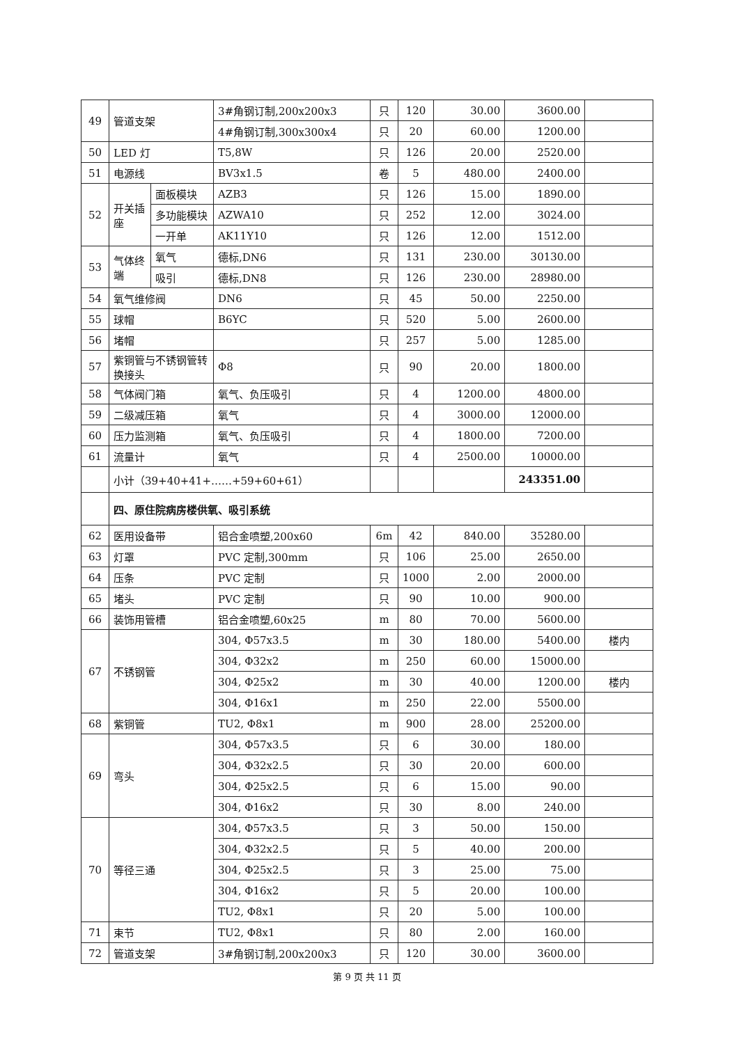| 49 | 管道支架 | | 3#角钢订制,200x200x3 | 只 | 120 | 30.00 | 3600.00 | |
| | | | 4#角钢订制,300x300x4 | 只 | 20 | 60.00 | 1200.00 | |
| 50 | LED 灯 | | T5,8W | 只 | 126 | 20.00 | 2520.00 | |
| 51 | 电源线 | | BV3x1.5 | 卷 | 5 | 480.00 | 2400.00 | |
| 52 | 开关插座 | 面板模块 | AZB3 | 只 | 126 | 15.00 | 1890.00 | |
| | | 多功能模块 | AZWA10 | 只 | 252 | 12.00 | 3024.00 | |
| | | 一开单 | AK11Y10 | 只 | 126 | 12.00 | 1512.00 | |
| 53 | 气体终端 | 氧气 | 德标,DN6 | 只 | 131 | 230.00 | 30130.00 | |
| | | 吸引 | 德标,DN8 | 只 | 126 | 230.00 | 28980.00 | |
| 54 | 氧气维修阀 | | DN6 | 只 | 45 | 50.00 | 2250.00 | |
| 55 | 球帽 | | B6YC | 只 | 520 | 5.00 | 2600.00 | |
| 56 | 堵帽 | | | 只 | 257 | 5.00 | 1285.00 | |
| 57 | 紫铜管与不锈钢管转换接头 | | Φ8 | 只 | 90 | 20.00 | 1800.00 | |
| 58 | 气体阀门箱 | | 氧气、负压吸引 | 只 | 4 | 1200.00 | 4800.00 | |
| 59 | 二级减压箱 | | 氧气 | 只 | 4 | 3000.00 | 12000.00 | |
| 60 | 压力监测箱 | | 氧气、负压吸引 | 只 | 4 | 1800.00 | 7200.00 | |
| 61 | 流量计 | | 氧气 | 只 | 4 | 2500.00 | 10000.00 | |
| | 小计（39+40+41+……+59+60+61） | | | | | | 243351.00 | |
| | 四、原住院病房楼供氧、吸引系统 | | | | | | | |
| 62 | 医用设备带 | | 铝合金喷塑,200x60 | 6m | 42 | 840.00 | 35280.00 | |
| 63 | 灯罩 | | PVC 定制,300mm | 只 | 106 | 25.00 | 2650.00 | |
| 64 | 压条 | | PVC 定制 | 只 | 1000 | 2.00 | 2000.00 | |
| 65 | 堵头 | | PVC 定制 | 只 | 90 | 10.00 | 900.00 | |
| 66 | 装饰用管槽 | | 铝合金喷塑,60x25 | m | 80 | 70.00 | 5600.00 | |
| 67 | 不锈钢管 | | 304, Φ57x3.5 | m | 30 | 180.00 | 5400.00 | 楼内 |
| | | | 304, Φ32x2 | m | 250 | 60.00 | 15000.00 | |
| | | | 304, Φ25x2 | m | 30 | 40.00 | 1200.00 | 楼内 |
| | | | 304, Φ16x1 | m | 250 | 22.00 | 5500.00 | |
| 68 | 紫铜管 | | TU2, Φ8x1 | m | 900 | 28.00 | 25200.00 | |
| 69 | 弯头 | | 304, Φ57x3.5 | 只 | 6 | 30.00 | 180.00 | |
| | | | 304, Φ32x2.5 | 只 | 30 | 20.00 | 600.00 | |
| | | | 304, Φ25x2.5 | 只 | 6 | 15.00 | 90.00 | |
| | | | 304, Φ16x2 | 只 | 30 | 8.00 | 240.00 | |
| 70 | 等径三通 | | 304, Φ57x3.5 | 只 | 3 | 50.00 | 150.00 | |
| | | | 304, Φ32x2.5 | 只 | 5 | 40.00 | 200.00 | |
| | | | 304, Φ25x2.5 | 只 | 3 | 25.00 | 75.00 | |
| | | | 304, Φ16x2 | 只 | 5 | 20.00 | 100.00 | |
| | | | TU2, Φ8x1 | 只 | 20 | 5.00 | 100.00 | |
| 71 | 束节 | | TU2, Φ8x1 | 只 | 80 | 2.00 | 160.00 | |
| 72 | 管道支架 | | 3#角钢订制,200x200x3 | 只 | 120 | 30.00 | 3600.00 | |
第 9 页 共 11 页